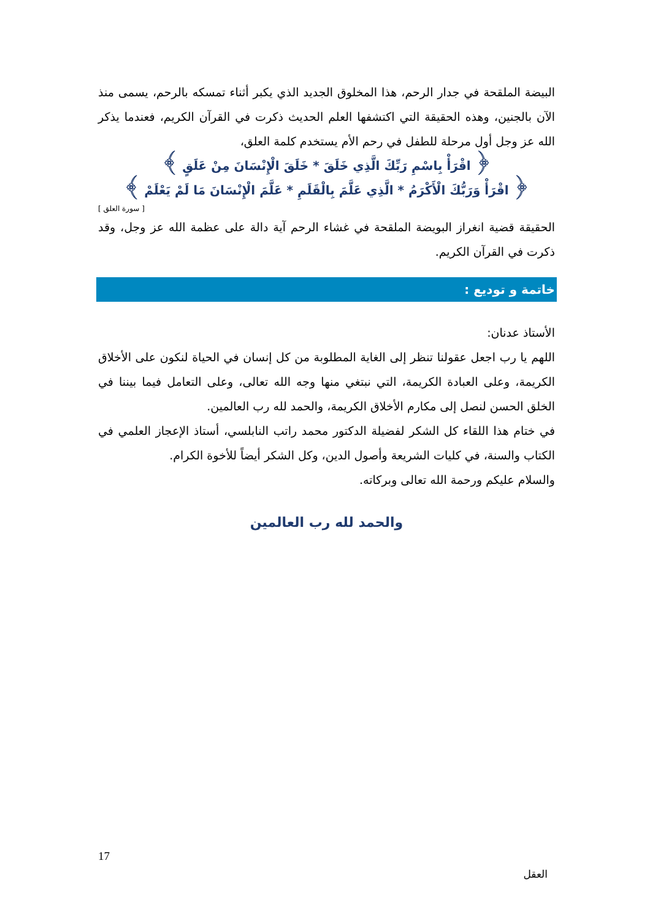البيضة الملقحة في جدار الرحم، هذا المخلوق الجديد الذي يكبر أثناء تمسكه بالرحم، يسمى منذ الآن بالجنين، وهذه الحقيقة التي اكتشفها العلم الحديث ذكرت في القرآن الكريم، فعندما يذكر الله عز وجل أول مرحلة للطفل في رحم الأم يستخدم كلمة العلق،
﴿ اقْرَأْ بِاسْمِ رَبِّكَ الَّذِي خَلَقَ * خَلَقَ الْإِنْسَانَ مِنْ عَلَقٍ ﴾
﴿ اقْرَأْ وَرَبُّكَ الْأَكْرَمُ * الَّذِي عَلَّمَ بِالْقَلَمِ * عَلَّمَ الْإِنْسَانَ مَا لَمْ يَعْلَمْ ﴾
[ سورة العلق ]
الحقيقة قضية انغراز البويضة الملقحة في غشاء الرحم آية دالة على عظمة الله عز وجل، وقد ذكرت في القرآن الكريم.
خاتمة و توديع :
الأستاذ عدنان:
اللهم يا رب اجعل عقولنا تنظر إلى الغاية المطلوبة من كل إنسان في الحياة لنكون على الأخلاق الكريمة، وعلى العبادة الكريمة، التي نبتغي منها وجه الله تعالى، وعلى التعامل فيما بيننا في الخلق الحسن لنصل إلى مكارم الأخلاق الكريمة، والحمد لله رب العالمين.
في ختام هذا اللقاء كل الشكر لفضيلة الدكتور محمد راتب النابلسي، أستاذ الإعجاز العلمي في الكتاب والسنة، في كليات الشريعة وأصول الدين، وكل الشكر أيضاً للأخوة الكرام.
والسلام عليكم ورحمة الله تعالى وبركاته.
والحمد لله رب العالمين
17
العقل